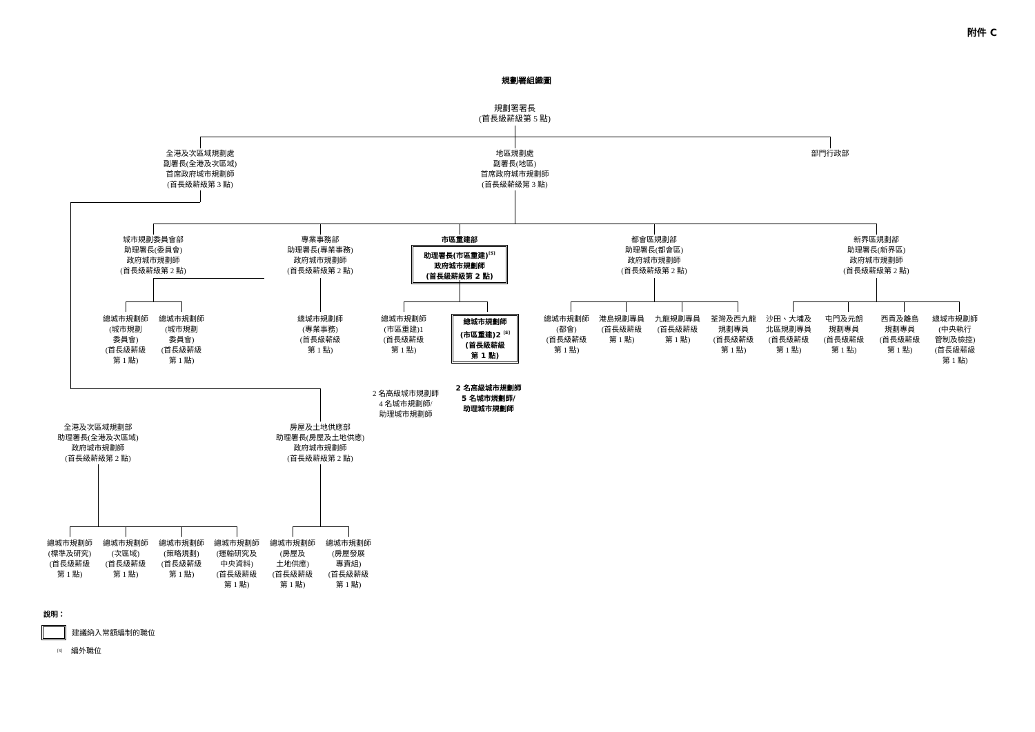附件 C
規劃署組織圖
規劃署署長
(首長級薪級第 5 點)
全港及次區域規劃處
副署長(全港及次區域)
首席政府城市規劃師
(首長級薪級第 3 點)
地區規劃處
副署長(地區)
首席政府城市規劃師
(首長級薪級第 3 點)
部門行政部
城市規劃委員會部
助理署長(委員會)
政府城市規劃師
(首長級薪級第 2 點)
專業事務部
助理署長(專業事務)
政府城市規劃師
(首長級薪級第 2 點)
市區重建部
助理署長(市區重建)<sup>[S]</sup>
政府城市規劃師
(首長級薪級第 2 點)
都會區規劃部
助理署長(都會區)
政府城市規劃師
(首長級薪級第 2 點)
新界區規劃部
助理署長(新界區)
政府城市規劃師
(首長級薪級第 2 點)
總城市規劃師
(城市規劃
委員會)
(首長級薪級
第 1 點)
總城市規劃師
(城市規劃
委員會)
(首長級薪級
第 1 點)
總城市規劃師
(專業事務)
(首長級薪級
第 1 點)
總城市規劃師
(市區重建)1
(首長級薪級
第 1 點)
總城市規劃師
(市區重建)2 <sup>[S]</sup>
(首長級薪級
第 1 點)
總城市規劃師
(都會)
(首長級薪級
第 1 點)
港島規劃專員
(首長級薪級
第 1 點)
九龍規劃專員
(首長級薪級
第 1 點)
荃灣及西九龍
規劃專員
(首長級薪級
第 1 點)
沙田、大埔及
北區規劃專員
(首長級薪級
第 1 點)
屯門及元朗
規劃專員
(首長級薪級
第 1 點)
西貢及離島
規劃專員
(首長級薪級
第 1 點)
總城市規劃師
(中央執行
管制及檢控)
(首長級薪級
第 1 點)
2 名高級城市規劃師
4 名城市規劃師/
助理城市規劃師
2 名高級城市規劃師
5 名城市規劃師/
助理城市規劃師
全港及次區域規劃部
助理署長(全港及次區域)
政府城市規劃師
(首長級薪級第 2 點)
房屋及土地供應部
助理署長(房屋及土地供應)
政府城市規劃師
(首長級薪級第 2 點)
總城市規劃師
(標準及研究)
(首長級薪級
第 1 點)
總城市規劃師
(次區域)
(首長級薪級
第 1 點)
總城市規劃師
(策略規劃)
(首長級薪級
第 1 點)
總城市規劃師
(運輸研究及
中央資料)
(首長級薪級
第 1 點)
總城市規劃師
(房屋及
土地供應)
(首長級薪級
第 1 點)
總城市規劃師
(房屋發展
專責組)
(首長級薪級
第 1 點)
說明：
建議納入常額編制的職位
[S]
編外職位